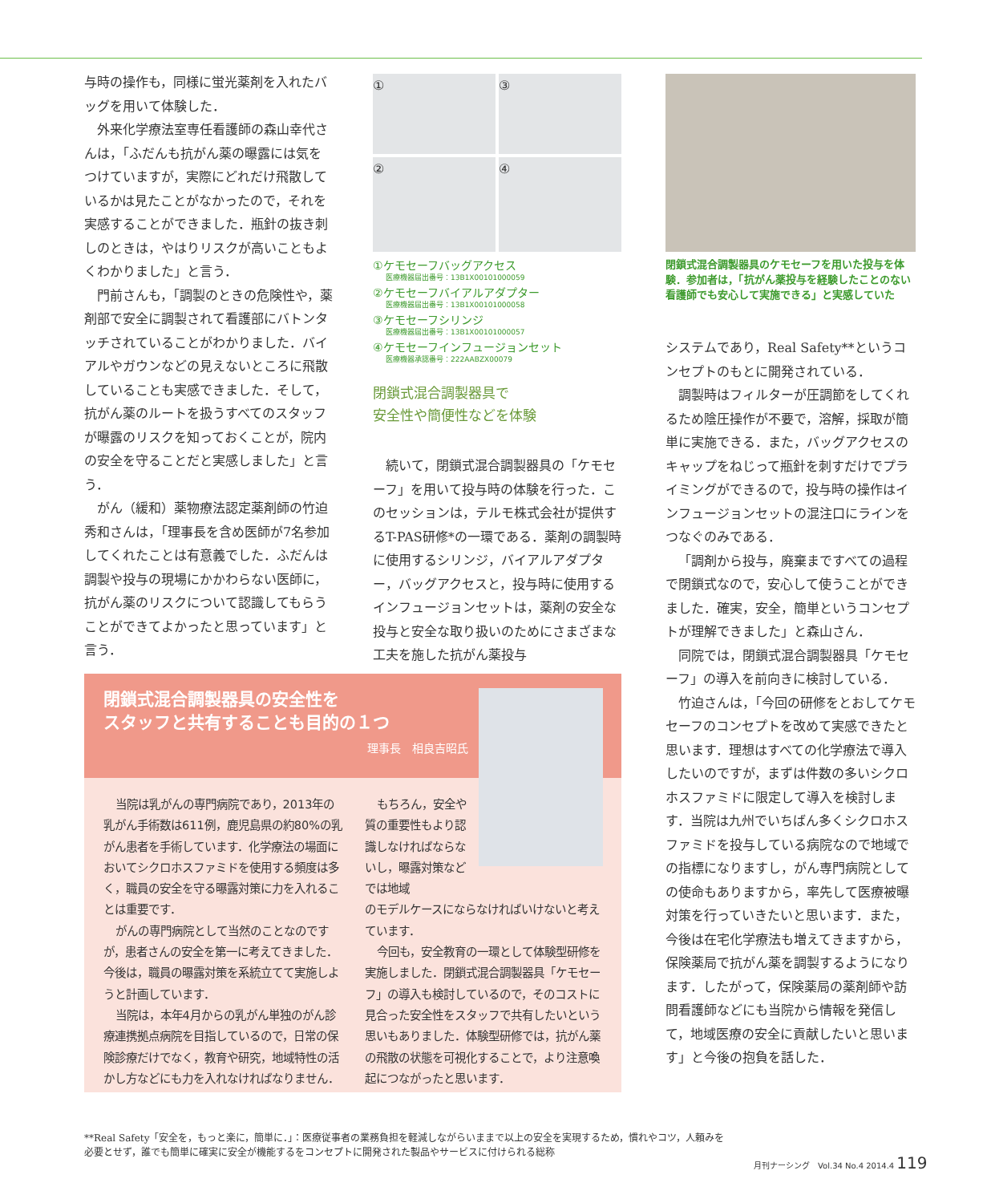与時の操作も，同様に蛍光薬剤を入れたバッグを用いて体験した．
外来化学療法室専任看護師の森山幸代さんは，「ふだんも抗がん薬の曝露には気をつけていますが，実際にどれだけ飛散しているかは見たことがなかったので，それを実感することができました．瓶針の抜き刺しのときは，やはりリスクが高いこともよくわかりました」と言う．
門前さんも，「調製のときの危険性や，薬剤部で安全に調製されて看護部にバトンタッチされていることがわかりました．バイアルやガウンなどの見えないところに飛散していることも実感できました．そして，抗がん薬のルートを扱うすべてのスタッフが曝露のリスクを知っておくことが，院内の安全を守ることだと実感しました」と言う．
がん（緩和）薬物療法認定薬剤師の竹迫秀和さんは，「理事長を含め医師が7名参加してくれたことは有意義でした．ふだんは調製や投与の現場にかかわらない医師に，抗がん薬のリスクについて認識してもらうことができてよかったと思っています」と言う．
①
③
②
④
①ケモセーフバッグアクセス
医療機器届出番号：13B1X00101000059
②ケモセーフバイアルアダプター
医療機器届出番号：13B1X00101000058
③ケモセーフシリンジ
医療機器届出番号：13B1X00101000057
④ケモセーフインフュージョンセット
医療機器承認番号：222AABZX00079
閉鎖式混合調製器具で
安全性や簡便性などを体験
続いて，閉鎖式混合調製器具の「ケモセーフ」を用いて投与時の体験を行った．このセッションは，テルモ株式会社が提供するT-PAS研修*の一環である．薬剤の調製時に使用するシリンジ，バイアルアダプター，バッグアクセスと，投与時に使用するインフュージョンセットは，薬剤の安全な投与と安全な取り扱いのためにさまざまな工夫を施した抗がん薬投与
閉鎖式混合調製器具のケモセーフを用いた投与を体験．参加者は，「抗がん薬投与を経験したことのない看護師でも安心して実施できる」と実感していた
システムであり，Real Safety**というコンセプトのもとに開発されている．
調製時はフィルターが圧調節をしてくれるため陰圧操作が不要で，溶解，採取が簡単に実施できる．また，バッグアクセスのキャップをねじって瓶針を刺すだけでプライミングができるので，投与時の操作はインフュージョンセットの混注口にラインをつなぐのみである．
「調剤から投与，廃棄まですべての過程で閉鎖式なので，安心して使うことができました．確実，安全，簡単というコンセプトが理解できました」と森山さん．
同院では，閉鎖式混合調製器具「ケモセーフ」の導入を前向きに検討している．
竹迫さんは，「今回の研修をとおしてケモセーフのコンセプトを改めて実感できたと思います．理想はすべての化学療法で導入したいのですが，まずは件数の多いシクロホスファミドに限定して導入を検討します．当院は九州でいちばん多くシクロホスファミドを投与している病院なので地域での指標になりますし，がん専門病院としての使命もありますから，率先して医療被曝対策を行っていきたいと思います．また，今後は在宅化学療法も増えてきますから，保険薬局で抗がん薬を調製するようになります．したがって，保険薬局の薬剤師や訪問看護師などにも当院から情報を発信して，地域医療の安全に貢献したいと思います」と今後の抱負を話した．
閉鎖式混合調製器具の安全性を
スタッフと共有することも目的の１つ
理事長　相良吉昭氏
当院は乳がんの専門病院であり，2013年の乳がん手術数は611例，鹿児島県の約80%の乳がん患者を手術しています．化学療法の場面においてシクロホスファミドを使用する頻度は多く，職員の安全を守る曝露対策に力を入れることは重要です．
がんの専門病院として当然のことなのですが，患者さんの安全を第一に考えてきました．今後は，職員の曝露対策を系統立てて実施しようと計画しています．
当院は，本年4月からの乳がん単独のがん診療連携拠点病院を目指しているので，日常の保険診療だけでなく，教育や研究，地域特性の活かし方などにも力を入れなければなりません．
もちろん，安全や質の重要性もより認識しなければならないし，曝露対策などでは地域
のモデルケースにならなければいけないと考えています．
今回も，安全教育の一環として体験型研修を実施しました．閉鎖式混合調製器具「ケモセーフ」の導入も検討しているので，そのコストに見合った安全性をスタッフで共有したいという思いもありました．体験型研修では，抗がん薬の飛散の状態を可視化することで，より注意喚起につながったと思います．
**Real Safety「安全を，もっと楽に，簡単に．」：医療従事者の業務負担を軽減しながらいままで以上の安全を実現するため，慣れやコツ，人頼みを必要とせず，誰でも簡単に確実に安全が機能するをコンセプトに開発された製品やサービスに付けられる総称
月刊ナーシング　Vol.34 No.4 2014.4 119